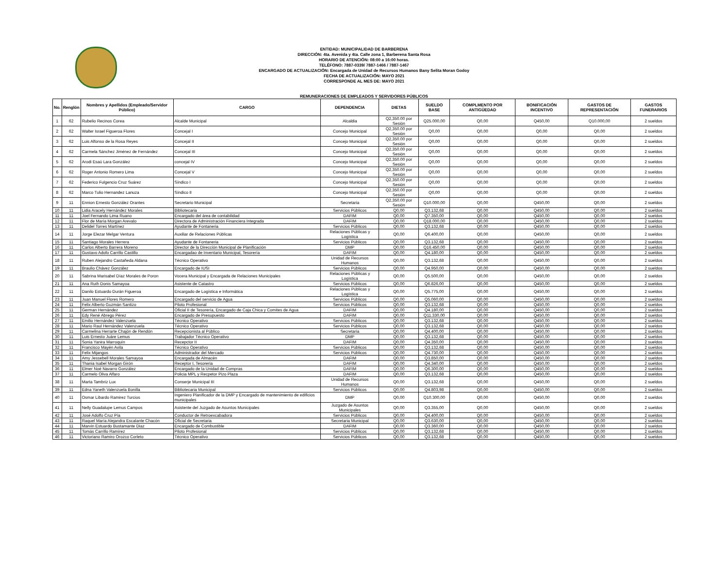ENTIDAD: MUNICIPALIDAD DE BARBERENA
DIRECCIÓN: 4ta. Avenida y 4ta. Calle zona 1, Barberena Santa Rosa
HORARIO DE ATENCIÓN: 08:00 a 16:00 horas.
TELÉFONO: 7887-0339/ 7887-1466 / 7887-1467
ENCARGADO DE ACTUALIZACIÓN: Encargada de Unidad de Recursos Humanos Bany Selita Moran Godoy
FECHA DE ACTUALIZACIÓN: MAYO 2021
CORRESPONDE AL MES DE: MAYO 2021
REMUNERACIONES DE EMPLEADOS Y SERVIDORES PÚBLICOS
| No. | Renglón | Nombres y Apellidos (Empleado/Servidor Público) | CARGO | DEPENDENCIA | DIETAS | SUELDO BASE | COMPLMENTO POR ANTIGÜEDAD | BONIFICACIÓN INCENTIVO | GASTOS DE REPRESENTACIÓN | GASTOS FUNERARIOS |
| --- | --- | --- | --- | --- | --- | --- | --- | --- | --- | --- |
| 1 | 62 | Rubelio Recinos Corea | Alcalde Municipal | Alcaldia | Q2,350.00 por Sesión | Q25.000,00 | Q0,00 | Q450,00 | Q10.000,00 | 2 sueldos |
| 2 | 62 | Walter Israel Figueroa Flores | Concejal I | Concejo Municipal | Q2,350.00 por Sesión | Q0,00 | Q0,00 | Q0,00 | Q0,00 | 2 sueldos |
| 3 | 62 | Luis Alfonso de la Rosa Reyes | Concejal II | Concejo Municipal | Q2,350.00 por Sesión | Q0,00 | Q0,00 | Q0,00 | Q0,00 | 2 sueldos |
| 4 | 62 | Carmela Sánchez Jiménez de Fernández | Concejal III | Concejo Municipal | Q2,350.00 por Sesión | Q0,00 | Q0,00 | Q0,00 | Q0,00 | 2 sueldos |
| 5 | 62 | Arodi Esaú Lara González | concejal IV | Concejo Municipal | Q2,350.00 por Sesión | Q0,00 | Q0,00 | Q0,00 | Q0,00 | 2 sueldos |
| 6 | 62 | Roger Antonio Romero Lima | Concejal V | Concejo Municipal | Q2,350.00 por Sesión | Q0,00 | Q0,00 | Q0,00 | Q0,00 | 2 sueldos |
| 7 | 62 | Federico Fulgencio Cruz Suárez | Síndico I | Concejo Municipal | Q2,350.00 por Sesión | Q0,00 | Q0,00 | Q0,00 | Q0,00 | 2 sueldos |
| 8 | 62 | Marco Tulio Hernandez Lanuza | Síndico II | Concejo Municipal | Q2,350.00 por Sesión | Q0,00 | Q0,00 | Q0,00 | Q0,00 | 2 sueldos |
| 9 | 11 | Ennion Ernesto González Orantes | Secretario Municipal | Secretaria | Q2,350.00 por Sesión | Q10.000,00 | Q0,00 | Q450,00 | Q0,00 | 2 sueldos |
| 10 | 11 | Lidia Aracely Hernández Morales | Bibliotecaria | Servicios Públicos | Q0,00 | Q3.132,68 | Q0,00 | Q450,00 | Q0,00 | 2 sueldos |
| 11 | 11 | Joel Fernando Lima Ruano | Encargado del área de contabilidad | DAFIM | Q0,00 | Q7.350,00 | Q0,00 | Q450,00 | Q0,00 | 2 sueldos |
| 12 | 11 | Flor de María Morgan Arevalo | Directora de Administración Financiera Integrada | DAFIM | Q0,00 | Q18.000,00 | Q0,00 | Q450,00 | Q0,00 | 2 sueldos |
| 13 | 11 | Delidel Torres Martínez | Ayudante de Fontaneria | Servicios Públicos | Q0,00 | Q3.132,68 | Q0,00 | Q450,00 | Q0,00 | 2 sueldos |
| 14 | 11 | Jorge Elezar Melgar Ventura | Auxiliar de Relaciones Públicas | Relaciones Públicas y Logística | Q0,00 | Q6.400,00 | Q0,00 | Q450,00 | Q0,00 | 2 sueldos |
| 15 | 11 | Santiago Morales Herrera | Ayudante de Fontaneria | Servicios Públicos | Q0,00 | Q3.132,68 | Q0,00 | Q450,00 | Q0,00 | 2 sueldos |
| 16 | 11 | Carlos Alberto Barrera Moreno | Director de la Dirección Municipal de Planificación | DMP | Q0,00 | Q16.450,00 | Q0,00 | Q450,00 | Q0,00 | 2 sueldos |
| 17 | 11 | Gustavo Adofo Carrillo Castillo | Encargadao de Inventario Municipal, Tesorería | DAFIM | Q0,00 | Q4.180,00 | Q0,00 | Q450,00 | Q0,00 | 2 sueldos |
| 18 | 11 | Ruben Alejandro Castañeda Aldana | Técnico Operativo | Unidad de Recursos Humanos | Q0,00 | Q3.132,68 | Q0,00 | Q450,00 | Q0,00 | 2 sueldos |
| 19 | 11 | Braulio Chávez González | Encargado de IUSI | Servicios Públicos | Q0,00 | Q4.950,00 | Q0,00 | Q450,00 | Q0,00 | 2 sueldos |
| 20 | 11 | Sabrina Marisabel Díaz Morales de Poron | Vocera Municipal y Encargada de Relaciones Municipales | Relaciones Públicas y Logística | Q0,00 | Q5.500,00 | Q0,00 | Q450,00 | Q0,00 | 2 sueldos |
| 21 | 11 | Ana Ruth Donis Samayoa | Asistente de Catastro | Servicios Públicos | Q0,00 | Q6.826,00 | Q0,00 | Q450,00 | Q0,00 | 2 sueldos |
| 22 | 11 | Danilo Estuardo Durán Figueroa | Encargado de Logística e Informática | Relaciones Públicas y Logística | Q0,00 | Q5.775,00 | Q0,00 | Q450,00 | Q0,00 | 2 sueldos |
| 23 | 11 | Juan Manuel Flores Romero | Encargado del servicio de Agua | Servicios Públicos | Q0,00 | Q5.060,00 | Q0,00 | Q450,00 | Q0,00 | 2 sueldos |
| 24 | 11 | Felix Alberto Guzmán Santizo | Piloto Profesional | Servicios Públicos | Q0,00 | Q3.132,68 | Q0,00 | Q450,00 | Q0,00 | 2 sueldos |
| 25 | 11 | German Hernández | Oficial II de Tesorería, Encargado de Caja Chica y Comites de Agua | DAFIM | Q0,00 | Q4.180,00 | Q0,00 | Q450,00 | Q0,00 | 2 sueldos |
| 26 | 11 | Edy René Abrego Pérez | Encargado de Presupuesto | DAFIM | Q0,00 | Q11.330,00 | Q0,00 | Q450,00 | Q0,00 | 2 sueldos |
| 27 | 11 | Emilio Hernández Valenzuela | Técnico Operativo | Servicios Públicos | Q0,00 | Q3.132,68 | Q0,00 | Q450,00 | Q0,00 | 2 sueldos |
| 28 | 11 | Mario Raul Hernández Valenzuela | Técnico Operativo | Servicios Públicos | Q0,00 | Q3.132,68 | Q0,00 | Q450,00 | Q0,00 | 2 sueldos |
| 29 | 11 | Carmelina Herrarte Chajón de Rendón | Recepcionista al Público | Secretaria | Q0,00 | Q4.400,00 | Q0,00 | Q450,00 | Q0,00 | 2 sueldos |
| 30 | 11 | Luis Ernesto Juáre Lemus | Trabajador Técnico Operativo | DMP | Q0,00 | Q3.132,68 | Q0,00 | Q450,00 | Q0,00 | 2 sueldos |
| 31 | 11 | Sonia Yanira Marroquín | Recepctor II | DAFIM | Q0,00 | Q4.350,00 | Q0,00 | Q450,00 | Q0,00 | 2 sueldos |
| 32 | 11 | Francisco Mayén Avila | Técnico Operativo | Servicios Públicos | Q0,00 | Q3.132,68 | Q0,00 | Q450,00 | Q0,00 | 2 sueldos |
| 33 | 11 | Felix Mijangos | Administrador del Mercado | Servicios Públicos | Q0,00 | Q4.730,00 | Q0,00 | Q450,00 | Q0,00 | 2 sueldos |
| 34 | 11 | Amy Jessebell Morales Samayoa | Encargada de Almacén | DAFIM | Q0,00 | Q3.850,00 | Q0,00 | Q450,00 | Q0,00 | 2 sueldos |
| 35 | 11 | Thania Isabel Morgan Girón | Receptor I, Tesoreria | DAFIM | Q0,00 | Q4.340,00 | Q0,00 | Q450,00 | Q0,00 | 2 sueldos |
| 36 | 11 | Elmer Noé Navarro González | Encargado de la Unidad de Compras | DAFIM | Q0,00 | Q6.300,00 | Q0,00 | Q450,00 | Q0,00 | 2 sueldos |
| 37 | 11 | Carmelo Oliva Alfaro | Policia MPL y Recpetor Pizo Plaza | DAFIM | Q0,00 | Q3.132,68 | Q0,00 | Q450,00 | Q0,00 | 2 sueldos |
| 38 | 11 | Marta Tambriz Lux | Conserje Municipal III | Unidad de Recursos Humanos | Q0,00 | Q3.132,68 | Q0,00 | Q450,00 | Q0,00 | 2 sueldos |
| 39 | 11 | Edna Yaneth Valenzuela Bonilla | Bibliotecaria Municipal | Servicios Públicos | Q0,00 | Q4.803,98 | Q0,00 | Q450,00 | Q0,00 | 2 sueldos |
| 40 | 11 | Osmar Libardo Ramirez Turcios | Ingeniero Planificador de la DMP y Encargado de mantenimiento de edificios municipales | DMP | Q0,00 | Q10.300,00 | Q0,00 | Q450,00 | Q0,00 | 2 sueldos |
| 41 | 11 | Nelly Guadalupe Lemus Campos | Asistente del Juzgado de Asuntos Municipales | Juzgado de Asuntos Municipales | Q0,00 | Q3.355,00 | Q0,00 | Q450,00 | Q0,00 | 2 sueldos |
| 42 | 11 | José Adolfo Cruz Pía | Conductor de Retroexcabadora | Servicios Públicos | Q0,00 | Q4.400,00 | Q0,00 | Q450,00 | Q0,00 | 2 sueldos |
| 43 | 11 | Raquel María Alejandra Escalante Chacón | Oficial de Secretaria | Secretaria Municipal | Q0,00 | Q3.630,00 | Q0,00 | Q450,00 | Q0,00 | 2 sueldos |
| 44 | 11 | Marvin Estuardo Bustamante Diaz | Encargado de Combustible | DAFIM | Q0,00 | Q3.360,00 | Q0,00 | Q450,00 | Q0,00 | 2 sueldos |
| 45 | 11 | Tomás Carrillo Ramírez | Piloto Profesional | Servicios Públicos | Q0,00 | Q3.132,68 | Q0,00 | Q450,00 | Q0,00 | 2 sueldos |
| 46 | 11 | Victoriano Ramiro Orozco Corleto | Técnico Operativo | Servicios Públicos | Q0,00 | Q3.132,68 | Q0,00 | Q450,00 | Q0,00 | 2 sueldos |